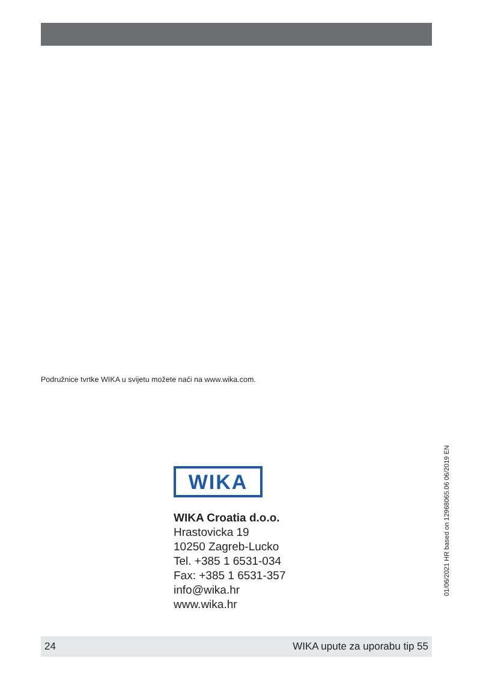Podružnice tvrtke WIKA u svijetu možete naći na www.wika.com.
WIKA
WIKA Croatia d.o.o.
Hrastovicka 19
10250 Zagreb-Lucko
Tel. +385 1 6531-034
Fax: +385 1 6531-357
info@wika.hr
www.wika.hr
01/06/2021 HR based on 12968065.06 06/2019 EN
24 WIKA upute za uporabu tip 55